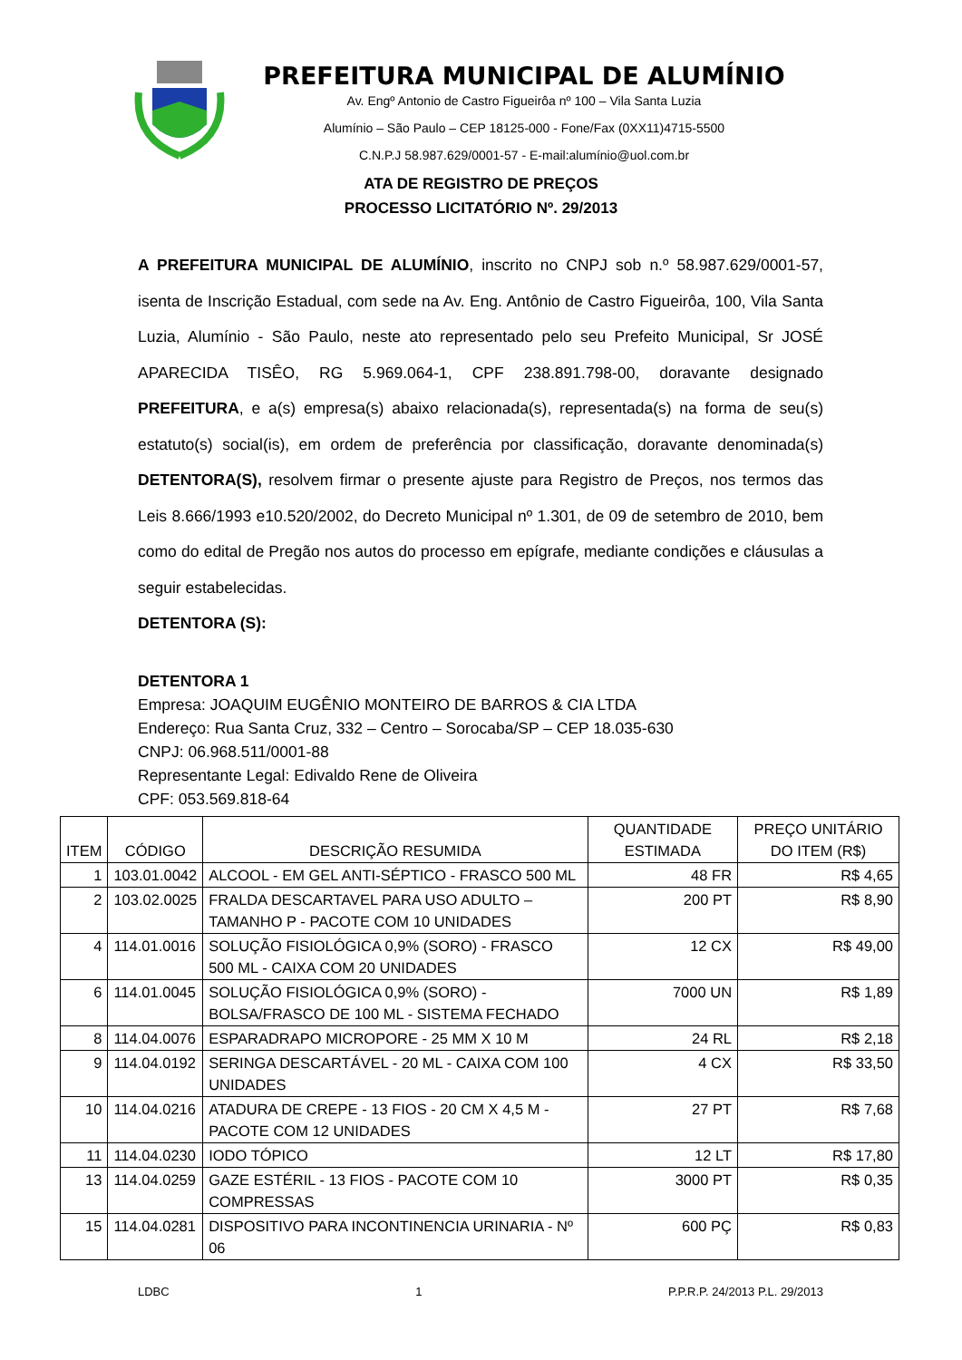PREFEITURA MUNICIPAL DE ALUMÍNIO
Av. Engº Antonio de Castro Figueirôa nº 100 – Vila Santa Luzia
Alumínio – São Paulo – CEP 18125-000 - Fone/Fax (0XX11)4715-5500
C.N.P.J 58.987.629/0001-57 - E-mail:alumínio@uol.com.br
ATA DE REGISTRO DE PREÇOS
PROCESSO LICITATÓRIO Nº. 29/2013
A PREFEITURA MUNICIPAL DE ALUMÍNIO, inscrito no CNPJ sob n.º 58.987.629/0001-57, isenta de Inscrição Estadual, com sede na Av. Eng. Antônio de Castro Figueirôa, 100, Vila Santa Luzia, Alumínio - São Paulo, neste ato representado pelo seu Prefeito Municipal, Sr JOSÉ APARECIDA TISÊO, RG 5.969.064-1, CPF 238.891.798-00, doravante designado PREFEITURA, e a(s) empresa(s) abaixo relacionada(s), representada(s) na forma de seu(s) estatuto(s) social(is), em ordem de preferência por classificação, doravante denominada(s) DETENTORA(S), resolvem firmar o presente ajuste para Registro de Preços, nos termos das Leis 8.666/1993 e10.520/2002, do Decreto Municipal nº 1.301, de 09 de setembro de 2010, bem como do edital de Pregão nos autos do processo em epígrafe, mediante condições e cláusulas a seguir estabelecidas.
DETENTORA (S):
DETENTORA 1
Empresa: JOAQUIM EUGÊNIO MONTEIRO DE BARROS & CIA LTDA
Endereço: Rua Santa Cruz, 332 – Centro – Sorocaba/SP – CEP 18.035-630
CNPJ: 06.968.511/0001-88
Representante Legal: Edivaldo Rene de Oliveira
CPF: 053.569.818-64
| ITEM | CÓDIGO | DESCRIÇÃO RESUMIDA | QUANTIDADE ESTIMADA | PREÇO UNITÁRIO DO ITEM (R$) |
| --- | --- | --- | --- | --- |
| 1 | 103.01.0042 | ALCOOL - EM GEL ANTI-SÉPTICO - FRASCO 500 ML | 48 FR | R$ 4,65 |
| 2 | 103.02.0025 | FRALDA DESCARTAVEL PARA USO ADULTO – TAMANHO P - PACOTE COM 10 UNIDADES | 200 PT | R$ 8,90 |
| 4 | 114.01.0016 | SOLUÇÃO FISIOLÓGICA 0,9% (SORO) - FRASCO 500 ML - CAIXA COM 20 UNIDADES | 12 CX | R$ 49,00 |
| 6 | 114.01.0045 | SOLUÇÃO FISIOLÓGICA 0,9% (SORO) - BOLSA/FRASCO DE 100 ML - SISTEMA FECHADO | 7000 UN | R$ 1,89 |
| 8 | 114.04.0076 | ESPARADRAPO MICROPORE - 25 MM X 10 M | 24 RL | R$ 2,18 |
| 9 | 114.04.0192 | SERINGA DESCARTÁVEL - 20 ML - CAIXA COM 100 UNIDADES | 4 CX | R$ 33,50 |
| 10 | 114.04.0216 | ATADURA DE CREPE - 13 FIOS - 20 CM X 4,5 M - PACOTE COM 12 UNIDADES | 27 PT | R$ 7,68 |
| 11 | 114.04.0230 | IODO TÓPICO | 12 LT | R$ 17,80 |
| 13 | 114.04.0259 | GAZE ESTÉRIL - 13 FIOS - PACOTE COM 10 COMPRESSAS | 3000 PT | R$ 0,35 |
| 15 | 114.04.0281 | DISPOSITIVO PARA INCONTINENCIA URINARIA - Nº 06 | 600 PÇ | R$ 0,83 |
LDBC 1 P.P.R.P. 24/2013 P.L. 29/2013